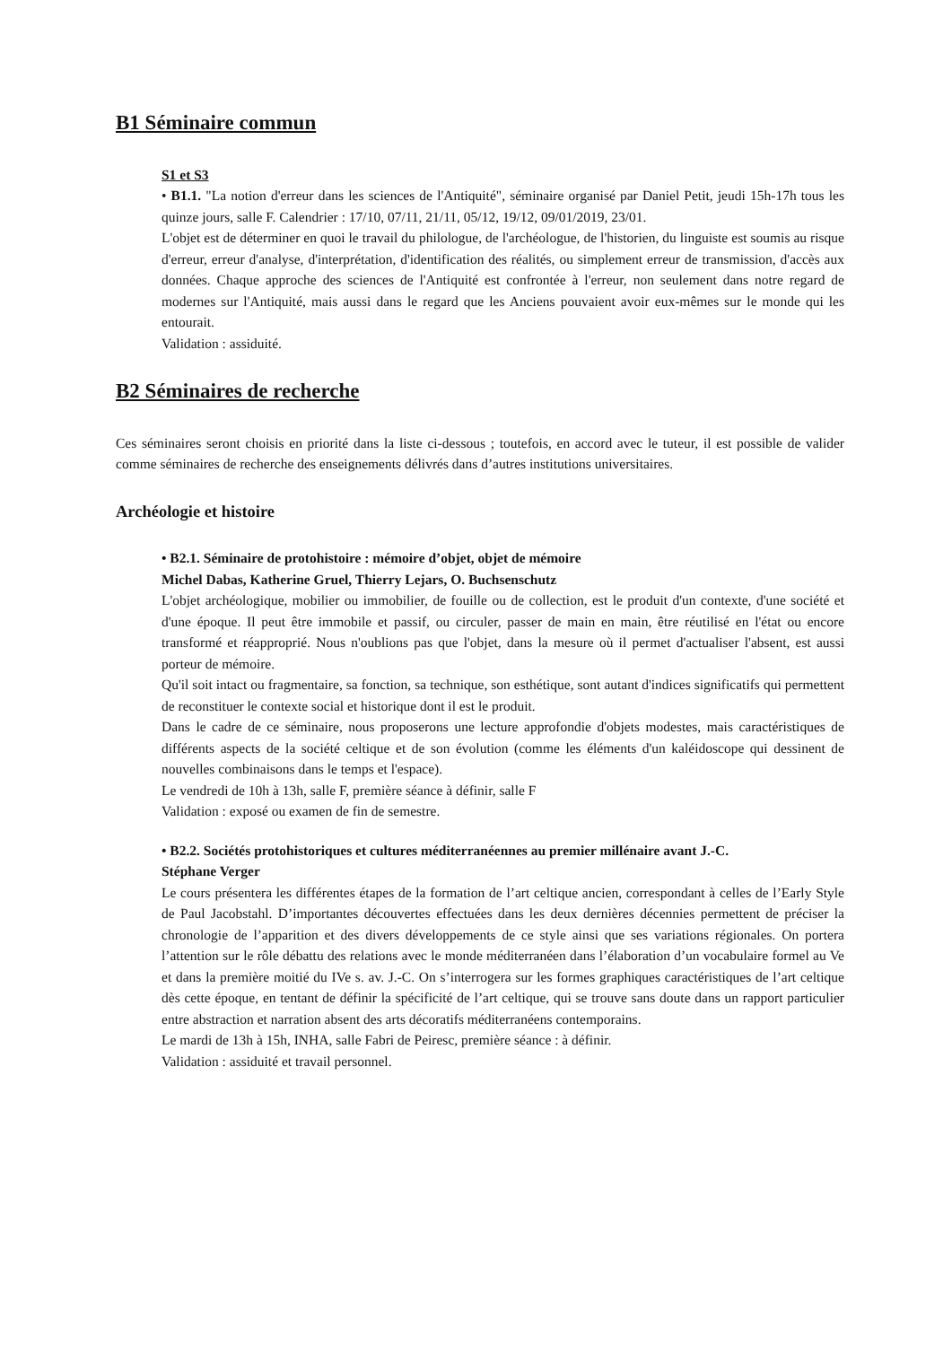B1 Séminaire commun
S1 et S3
• B1.1. "La notion d'erreur dans les sciences de l'Antiquité", séminaire organisé par Daniel Petit, jeudi 15h-17h tous les quinze jours, salle F. Calendrier : 17/10, 07/11, 21/11, 05/12, 19/12, 09/01/2019, 23/01.
L'objet est de déterminer en quoi le travail du philologue, de l'archéologue, de l'historien, du linguiste est soumis au risque d'erreur, erreur d'analyse, d'interprétation, d'identification des réalités, ou simplement erreur de transmission, d'accès aux données. Chaque approche des sciences de l'Antiquité est confrontée à l'erreur, non seulement dans notre regard de modernes sur l'Antiquité, mais aussi dans le regard que les Anciens pouvaient avoir eux-mêmes sur le monde qui les entourait.
Validation : assiduité.
B2 Séminaires de recherche
Ces séminaires seront choisis en priorité dans la liste ci-dessous ; toutefois, en accord avec le tuteur, il est possible de valider comme séminaires de recherche des enseignements délivrés dans d’autres institutions universitaires.
Archéologie et histoire
• B2.1. Séminaire de protohistoire : mémoire d’objet, objet de mémoire
Michel Dabas, Katherine Gruel, Thierry Lejars, O. Buchsenschutz
L'objet archéologique, mobilier ou immobilier, de fouille ou de collection, est le produit d'un contexte, d'une société et d'une époque. Il peut être immobile et passif, ou circuler, passer de main en main, être réutilisé en l'état ou encore transformé et réapproprié. Nous n'oublions pas que l'objet, dans la mesure où il permet d'actualiser l'absent, est aussi porteur de mémoire.
Qu'il soit intact ou fragmentaire, sa fonction, sa technique, son esthétique, sont autant d'indices significatifs qui permettent de reconstituer le contexte social et historique dont il est le produit.
Dans le cadre de ce séminaire, nous proposerons une lecture approfondie d'objets modestes, mais caractéristiques de différents aspects de la société celtique et de son évolution (comme les éléments d'un kaléidoscope qui dessinent de nouvelles combinaisons dans le temps et l'espace).
Le vendredi de 10h à 13h, salle F, première séance à définir, salle F
Validation : exposé ou examen de fin de semestre.
• B2.2. Sociétés protohistoriques et cultures méditerranéennes au premier millénaire avant J.-C.
Stéphane Verger
Le cours présentera les différentes étapes de la formation de l’art celtique ancien, correspondant à celles de l’Early Style de Paul Jacobstahl. D’importantes découvertes effectuées dans les deux dernières décennies permettent de préciser la chronologie de l’apparition et des divers développements de ce style ainsi que ses variations régionales. On portera l’attention sur le rôle débattu des relations avec le monde méditerranéen dans l’élaboration d’un vocabulaire formel au Ve et dans la première moitié du IVe s. av. J.-C. On s’interrogera sur les formes graphiques caractéristiques de l’art celtique dès cette époque, en tentant de définir la spécificité de l’art celtique, qui se trouve sans doute dans un rapport particulier entre abstraction et narration absent des arts décoratifs méditerranéens contemporains.
Le mardi de 13h à 15h, INHA, salle Fabri de Peiresc, première séance : à définir.
Validation : assiduité et travail personnel.